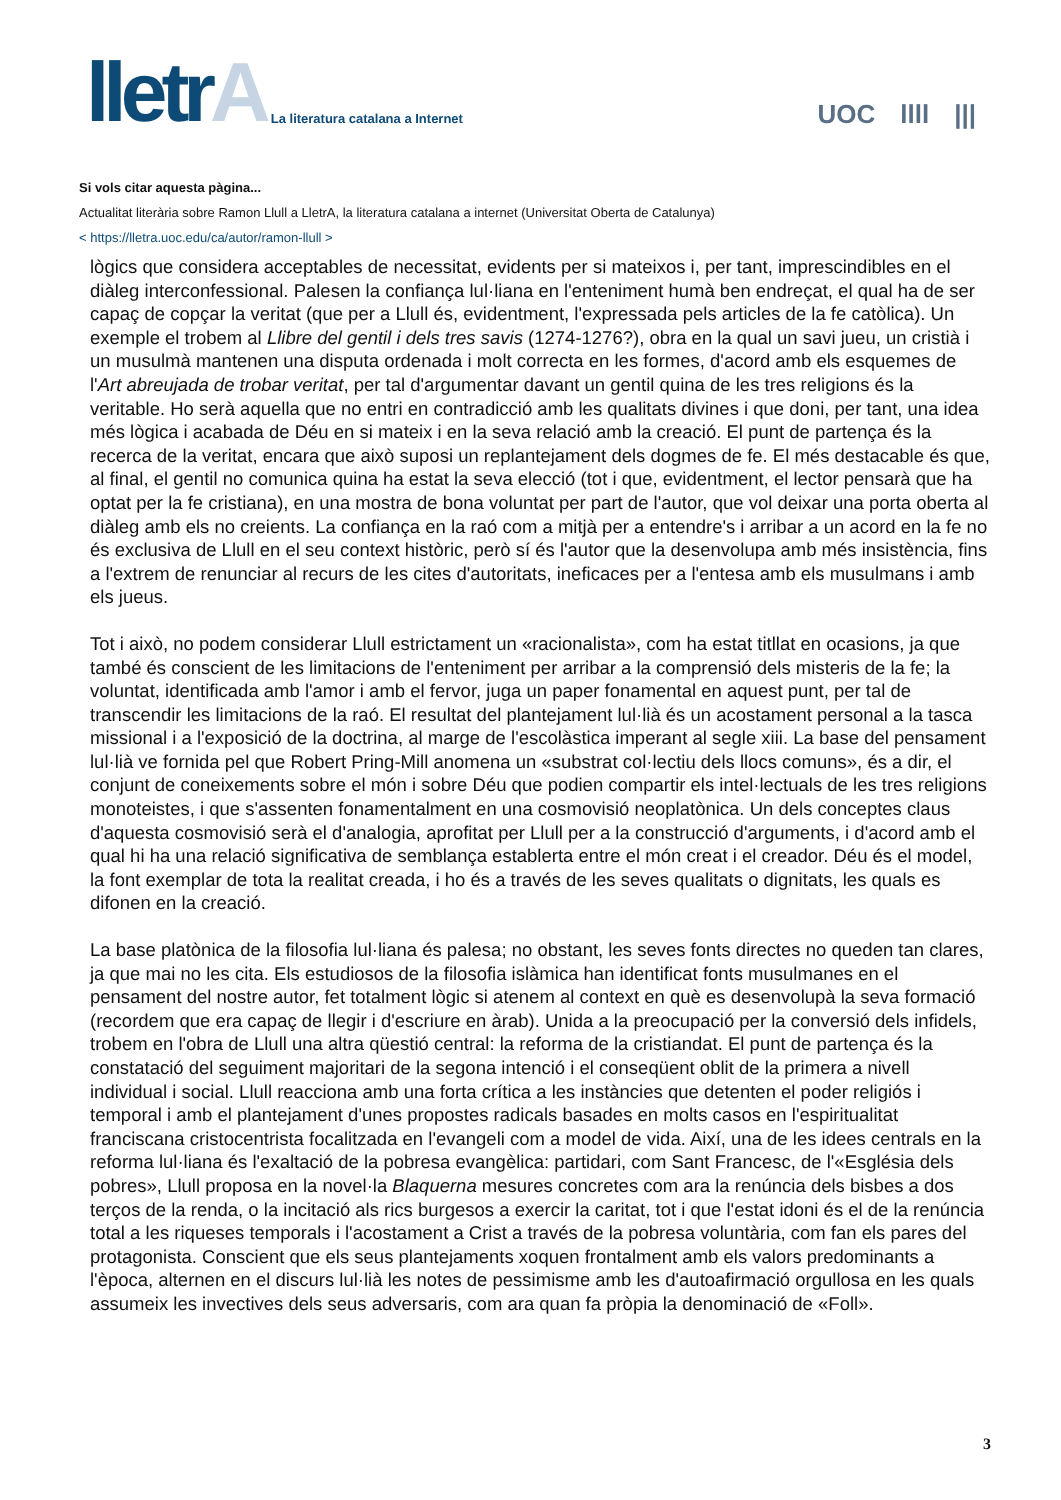lletrA
La literatura catalana a Internet
UOC llll |||
Si vols citar aquesta pàgina...
Actualitat literària sobre Ramon Llull a LletrA, la literatura catalana a internet (Universitat Oberta de Catalunya)
< https://lletra.uoc.edu/ca/autor/ramon-llull >
lògics que considera acceptables de necessitat, evidents per si mateixos i, per tant, imprescindibles en el diàleg interconfessional. Palesen la confiança lul·liana en l'enteniment humà ben endreçat, el qual ha de ser capaç de copçar la veritat (que per a Llull és, evidentment, l'expressada pels articles de la fe catòlica). Un exemple el trobem al Llibre del gentil i dels tres savis (1274-1276?), obra en la qual un savi jueu, un cristià i un musulmà mantenen una disputa ordenada i molt correcta en les formes, d'acord amb els esquemes de l'Art abreujada de trobar veritat, per tal d'argumentar davant un gentil quina de les tres religions és la veritable. Ho serà aquella que no entri en contradicció amb les qualitats divines i que doni, per tant, una idea més lògica i acabada de Déu en si mateix i en la seva relació amb la creació. El punt de partença és la recerca de la veritat, encara que això suposi un replantejament dels dogmes de fe. El més destacable és que, al final, el gentil no comunica quina ha estat la seva elecció (tot i que, evidentment, el lector pensarà que ha optat per la fe cristiana), en una mostra de bona voluntat per part de l'autor, que vol deixar una porta oberta al diàleg amb els no creients. La confiança en la raó com a mitjà per a entendre's i arribar a un acord en la fe no és exclusiva de Llull en el seu context històric, però sí és l'autor que la desenvolupa amb més insistència, fins a l'extrem de renunciar al recurs de les cites d'autoritats, ineficaces per a l'entesa amb els musulmans i amb els jueus.
Tot i això, no podem considerar Llull estrictament un «racionalista», com ha estat titllat en ocasions, ja que també és conscient de les limitacions de l'enteniment per arribar a la comprensió dels misteris de la fe; la voluntat, identificada amb l'amor i amb el fervor, juga un paper fonamental en aquest punt, per tal de transcendir les limitacions de la raó. El resultat del plantejament lul·lià és un acostament personal a la tasca missional i a l'exposició de la doctrina, al marge de l'escolàstica imperant al segle xiii. La base del pensament lul·lià ve fornida pel que Robert Pring-Mill anomena un «substrat col·lectiu dels llocs comuns», és a dir, el conjunt de coneixements sobre el món i sobre Déu que podien compartir els intel·lectuals de les tres religions monoteistes, i que s'assenten fonamentalment en una cosmovisió neoplatònica. Un dels conceptes claus d'aquesta cosmovisió serà el d'analogia, aprofitat per Llull per a la construcció d'arguments, i d'acord amb el qual hi ha una relació significativa de semblança establerta entre el món creat i el creador. Déu és el model, la font exemplar de tota la realitat creada, i ho és a través de les seves qualitats o dignitats, les quals es difonen en la creació.
La base platònica de la filosofia lul·liana és palesa; no obstant, les seves fonts directes no queden tan clares, ja que mai no les cita. Els estudiosos de la filosofia islàmica han identificat fonts musulmanes en el pensament del nostre autor, fet totalment lògic si atenem al context en què es desenvolupà la seva formació (recordem que era capaç de llegir i d'escriure en àrab). Unida a la preocupació per la conversió dels infidels, trobem en l'obra de Llull una altra qüestió central: la reforma de la cristiandat. El punt de partença és la constatació del seguiment majoritari de la segona intenció i el conseqüent oblit de la primera a nivell individual i social. Llull reacciona amb una forta crítica a les instàncies que detenten el poder religiós i temporal i amb el plantejament d'unes propostes radicals basades en molts casos en l'espiritualitat franciscana cristocentrista focalitzada en l'evangeli com a model de vida. Així, una de les idees centrals en la reforma lul·liana és l'exaltació de la pobresa evangèlica: partidari, com Sant Francesc, de l'«Església dels pobres», Llull proposa en la novel·la Blaquerna mesures concretes com ara la renúncia dels bisbes a dos terços de la renda, o la incitació als rics burgesos a exercir la caritat, tot i que l'estat idoni és el de la renúncia total a les riqueses temporals i l'acostament a Crist a través de la pobresa voluntària, com fan els pares del protagonista. Conscient que els seus plantejaments xoquen frontalment amb els valors predominants a l'època, alternen en el discurs lul·lià les notes de pessimisme amb les d'autoafirmació orgullosa en les quals assumeix les invectives dels seus adversaris, com ara quan fa pròpia la denominació de «Foll».
3